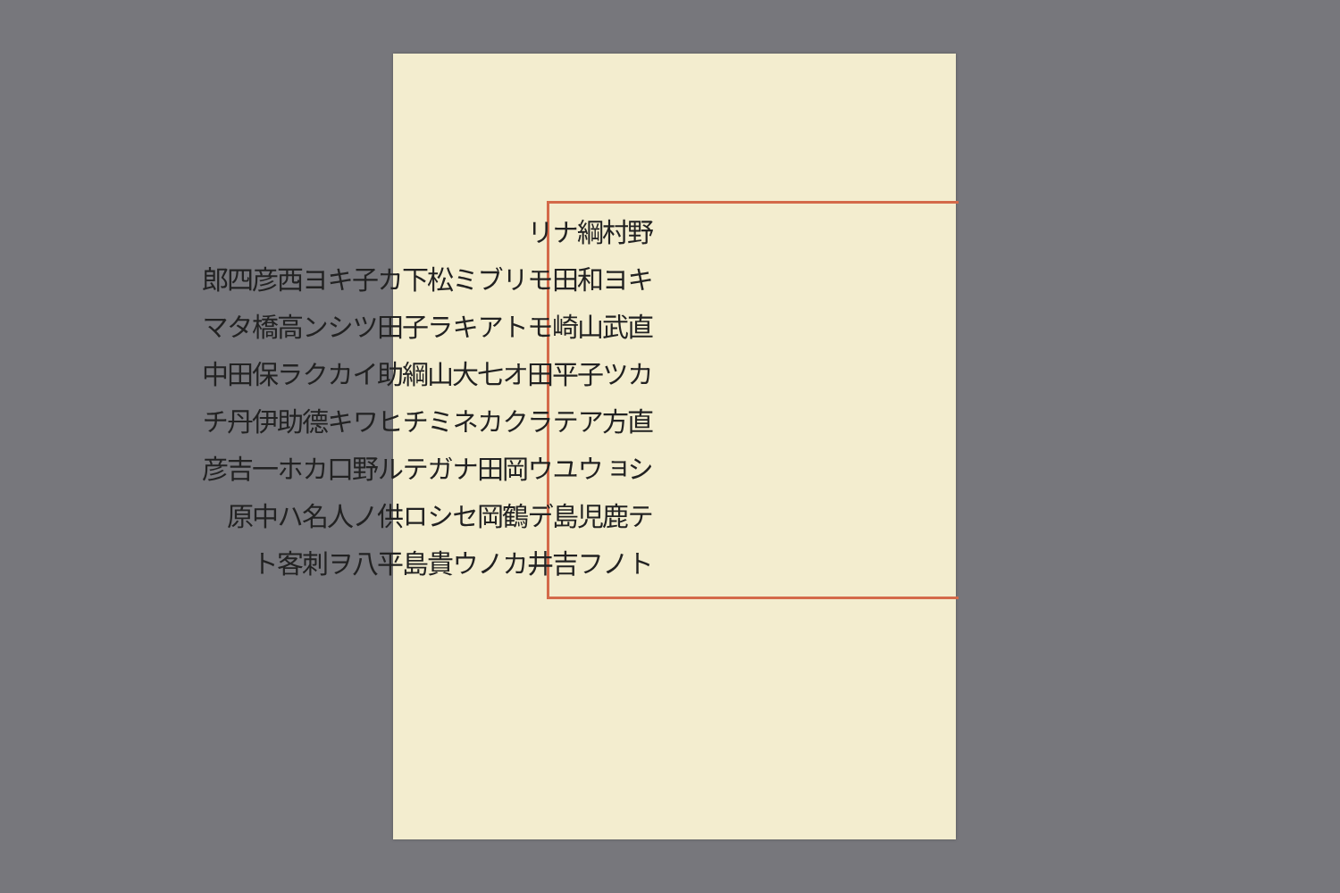トノフ吉井カノウ貴島平八ヲ刺客ト
テ鹿児島デ鶴岡セシロ供ノ人名ハ中原
ショウユウ岡田ナガテル野口カホ一吉彦
直方アテラクカネミチヒワキ德助伊丹チ
カツ子平田オ七大山綱助イカクラ保田中
直武山崎モトアキラ子田ツシン高橋タマ
キヨ和田モリブミ松下カ子キヨ西彦四郎
野村綱ナリ